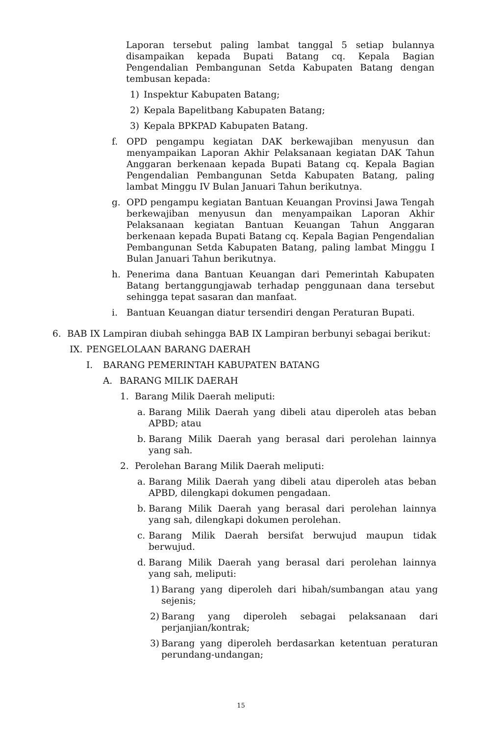Laporan tersebut paling lambat tanggal 5 setiap bulannya disampaikan kepada Bupati Batang cq. Kepala Bagian Pengendalian Pembangunan Setda Kabupaten Batang dengan tembusan kepada:
1) Inspektur Kabupaten Batang;
2) Kepala Bapelitbang Kabupaten Batang;
3) Kepala BPKPAD Kabupaten Batang.
f. OPD pengampu kegiatan DAK berkewajiban menyusun dan menyampaikan Laporan Akhir Pelaksanaan kegiatan DAK Tahun Anggaran berkenaan kepada Bupati Batang cq. Kepala Bagian Pengendalian Pembangunan Setda Kabupaten Batang, paling lambat Minggu IV Bulan Januari Tahun berikutnya.
g. OPD pengampu kegiatan Bantuan Keuangan Provinsi Jawa Tengah berkewajiban menyusun dan menyampaikan Laporan Akhir Pelaksanaan kegiatan Bantuan Keuangan Tahun Anggaran berkenaan kepada Bupati Batang cq. Kepala Bagian Pengendalian Pembangunan Setda Kabupaten Batang, paling lambat Minggu I Bulan Januari Tahun berikutnya.
h. Penerima dana Bantuan Keuangan dari Pemerintah Kabupaten Batang bertanggungjawab terhadap penggunaan dana tersebut sehingga tepat sasaran dan manfaat.
i. Bantuan Keuangan diatur tersendiri dengan Peraturan Bupati.
6. BAB IX Lampiran diubah sehingga BAB IX Lampiran berbunyi sebagai berikut:
IX. PENGELOLAAN BARANG DAERAH
I. BARANG PEMERINTAH KABUPATEN BATANG
A. BARANG MILIK DAERAH
1. Barang Milik Daerah meliputi:
a. Barang Milik Daerah yang dibeli atau diperoleh atas beban APBD; atau
b. Barang Milik Daerah yang berasal dari perolehan lainnya yang sah.
2. Perolehan Barang Milik Daerah meliputi:
a. Barang Milik Daerah yang dibeli atau diperoleh atas beban APBD, dilengkapi dokumen pengadaan.
b. Barang Milik Daerah yang berasal dari perolehan lainnya yang sah, dilengkapi dokumen perolehan.
c. Barang Milik Daerah bersifat berwujud maupun tidak berwujud.
d. Barang Milik Daerah yang berasal dari perolehan lainnya yang sah, meliputi:
1) Barang yang diperoleh dari hibah/sumbangan atau yang sejenis;
2) Barang yang diperoleh sebagai pelaksanaan dari perjanjian/kontrak;
3) Barang yang diperoleh berdasarkan ketentuan peraturan perundang-undangan;
15